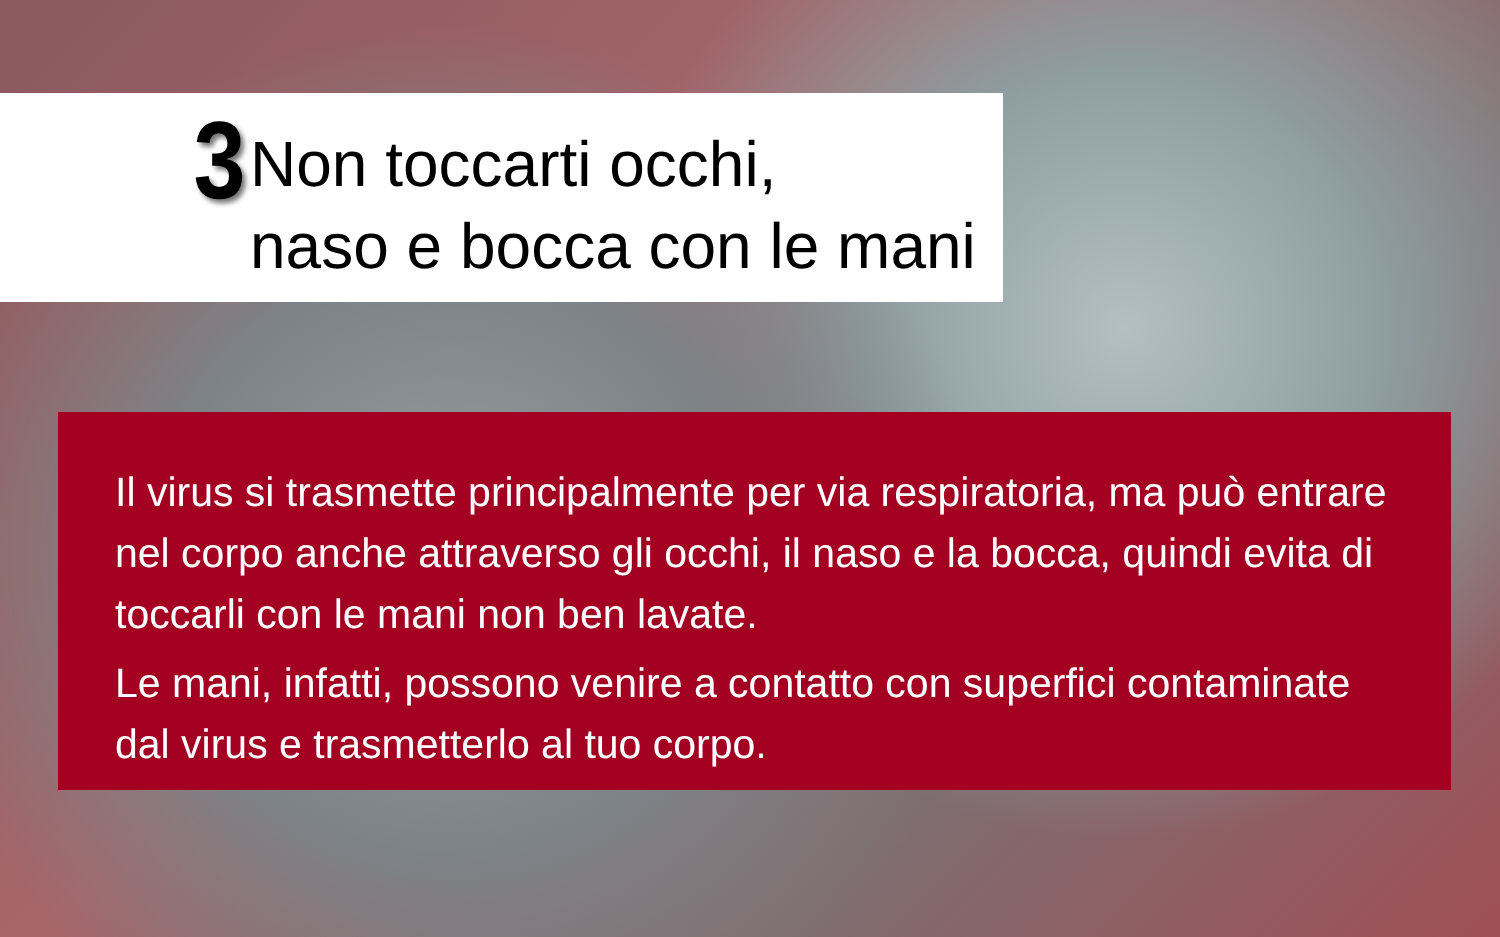3
Non toccarti occhi,
naso e bocca con le mani
Il virus si trasmette principalmente per via respiratoria, ma può entrare nel corpo anche attraverso gli occhi, il naso e la bocca, quindi evita di toccarli con le mani non ben lavate.
Le mani, infatti, possono venire a contatto con superfici contaminate dal virus e trasmetterlo al tuo corpo.